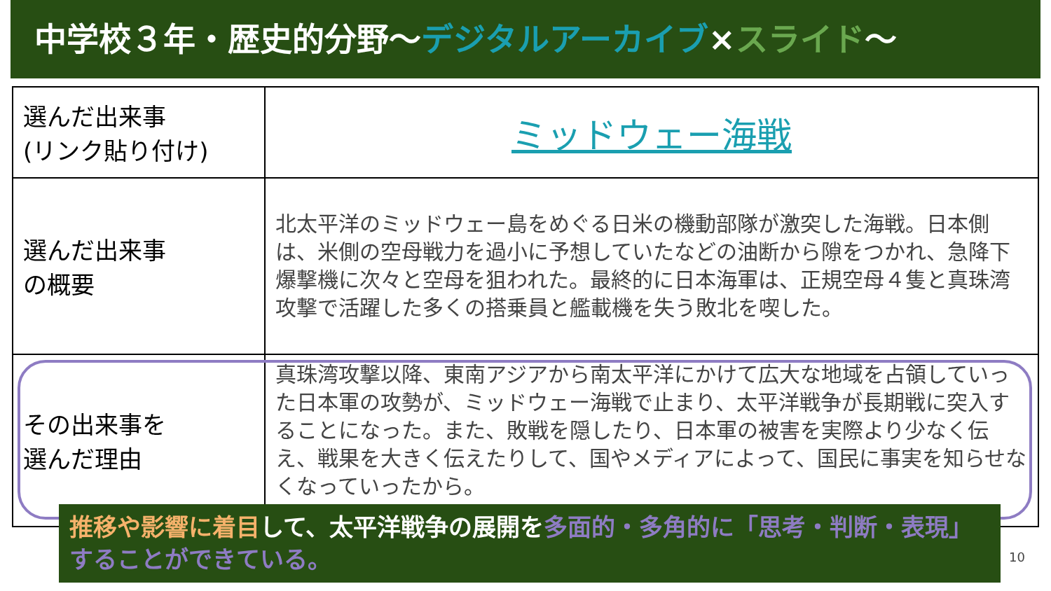中学校３年・歴史的分野～デジタルアーカイブ×スライド～
| 選んだ出来事 (リンク貼り付け) | ミッドウェー海戦 |
| 選んだ出来事 の概要 | 北太平洋のミッドウェー島をめぐる日米の機動部隊が激突した海戦。日本側は、米側の空母戦力を過小に予想していたなどの油断から隙をつかれ、急降下爆撃機に次々と空母を狙われた。最終的に日本海軍は、正規空母４隻と真珠湾攻撃で活躍した多くの搭乗員と艦載機を失う敗北を喫した。 |
| その出来事を 選んだ理由 | 真珠湾攻撃以降、東南アジアから南太平洋にかけて広大な地域を占領していった日本軍の攻勢が、ミッドウェー海戦で止まり、太平洋戦争が長期戦に突入することになった。また、敗戦を隠したり、日本軍の被害を実際より少なく伝え、戦果を大きく伝えたりして、国やメディアによって、国民に事実を知らせなくなっていったから。 |
推移や影響に着目して、太平洋戦争の展開を多面的・多角的に「思考・判断・表現」することができている。
10